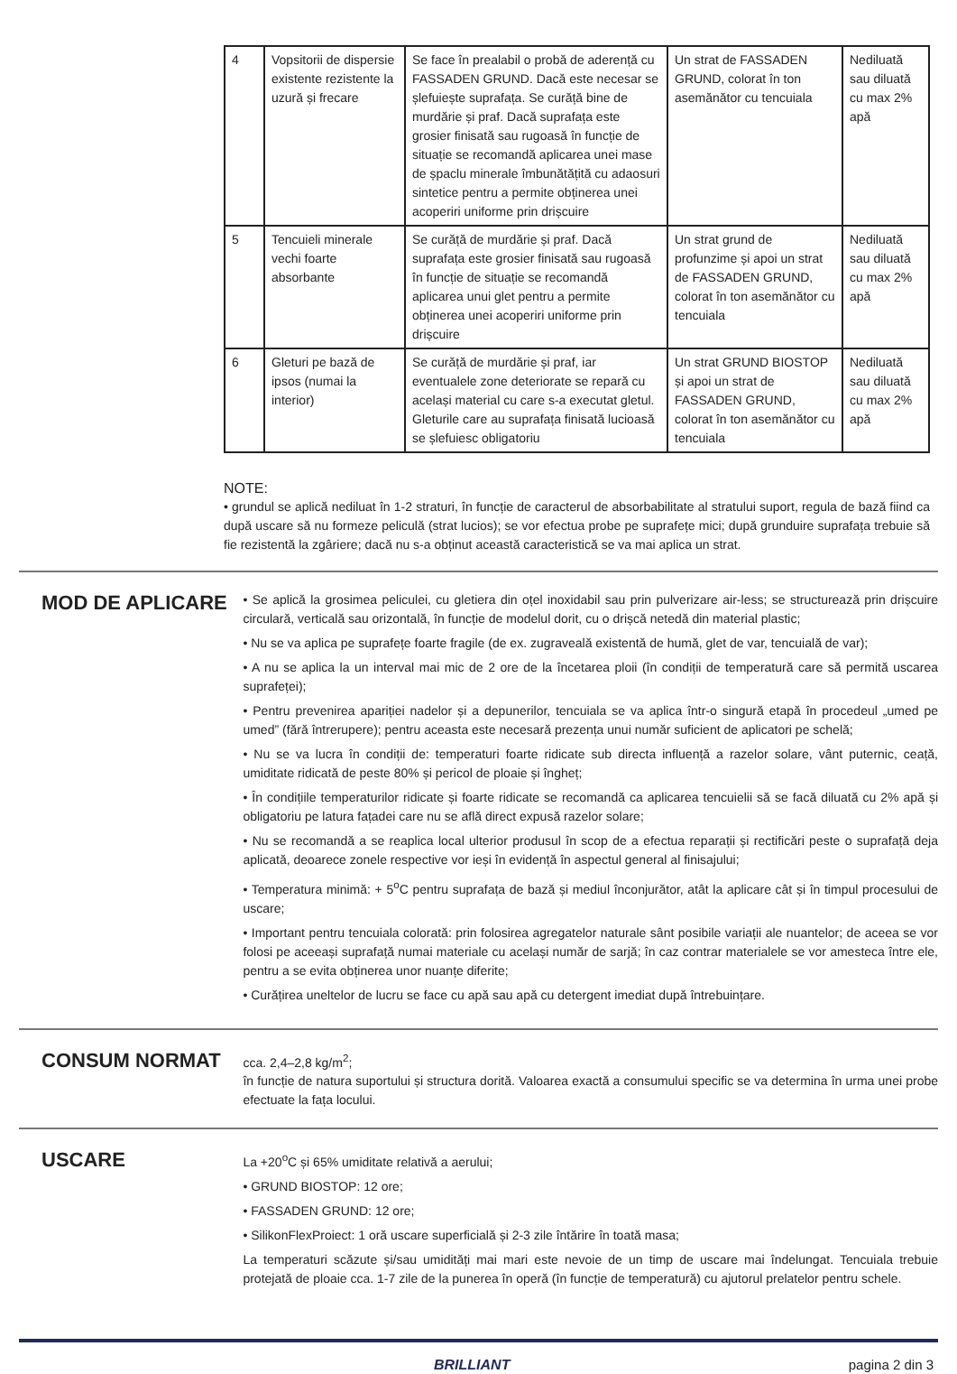| 4 | Vopsitorii de dispersie existente rezistente la uzură și frecare | Se face în prealabil o probă de aderență cu FASSADEN GRUND. Dacă este necesar se șlefuiește suprafața. Se curăță bine de murdărie și praf. Dacă suprafața este grosier finisată sau rugoasă în funcție de situație se recomandă aplicarea unei mase de șpaclu minerale îmbunătățită cu adaosuri sintetice pentru a permite obținerea unei acoperiri uniforme prin drișcuire | Un strat de FASSADEN GRUND, colorat în ton asemănător cu tencuiala | Nediluată sau diluată cu max 2% apă |
| 5 | Tencuieli minerale vechi foarte absorbante | Se curăță de murdărie și praf. Dacă suprafața este grosier finisată sau rugoasă în funcție de situație se recomandă aplicarea unui glet pentru a permite obținerea unei acoperiri uniforme prin drișcuire | Un strat grund de profunzime și apoi un strat de FASSADEN GRUND, colorat în ton asemănător cu tencuiala | Nediluată sau diluată cu max 2% apă |
| 6 | Gleturi pe bază de ipsos (numai la interior) | Se curăță de murdărie și praf, iar eventualele zone deteriorate se repară cu același material cu care s-a executat gletul. Gleturile care au suprafața finisată lucioasă se șlefuiesc obligatoriu | Un strat GRUND BIOSTOP și apoi un strat de FASSADEN GRUND, colorat în ton asemănător cu tencuiala | Nediluată sau diluată cu max 2% apă |
NOTE:
• grundul se aplică nediluat în 1-2 straturi, în funcție de caracterul de absorbabilitate al stratului suport, regula de bază fiind ca după uscare să nu formeze peliculă (strat lucios); se vor efectua probe pe suprafețe mici; după grunduire suprafața trebuie să fie rezistentă la zgâriere; dacă nu s-a obținut această caracteristică se va mai aplica un strat.
MOD DE APLICARE
• Se aplică la grosimea peliculei, cu gletiera din oțel inoxidabil sau prin pulverizare air-less; se structurează prin drișcuire circulară, verticală sau orizontală, în funcție de modelul dorit, cu o drișcă netedă din material plastic;
• Nu se va aplica pe suprafețe foarte fragile (de ex. zugraveală existentă de humă, glet de var, tencuială de var);
• A nu se aplica la un interval mai mic de 2 ore de la încetarea ploii (în condiții de temperatură care să permită uscarea suprafeței);
• Pentru prevenirea apariției nadelor și a depunerilor, tencuiala se va aplica într-o singură etapă în procedeul „umed pe umed” (fără întrerupere); pentru aceasta este necesară prezența unui număr suficient de aplicatori pe schelă;
• Nu se va lucra în condiții de: temperaturi foarte ridicate sub directa influență a razelor solare, vânt puternic, ceață, umiditate ridicată de peste 80% și pericol de ploaie și îngheț;
• În condițiile temperaturilor ridicate și foarte ridicate se recomandă ca aplicarea tencuielii să se facă diluată cu 2% apă și obligatoriu pe latura fațadei care nu se află direct expusă razelor solare;
• Nu se recomandă a se reaplica local ulterior produsul în scop de a efectua reparații și rectificări peste o suprafață deja aplicată, deoarece zonele respective vor ieși în evidență în aspectul general al finisajului;
• Temperatura minimă: + 5<sup>o</sup>C pentru suprafața de bază și mediul înconjurător, atât la aplicare cât și în timpul procesului de uscare;
• Important pentru tencuiala colorată: prin folosirea agregatelor naturale sânt posibile variații ale nuantelor; de aceea se vor folosi pe aceeași suprafață numai materiale cu același număr de sarjă; în caz contrar materialele se vor amesteca între ele, pentru a se evita obținerea unor nuanțe diferite;
• Curățirea uneltelor de lucru se face cu apă sau apă cu detergent imediat după întrebuințare.
CONSUM NORMAT
cca. 2,4–2,8 kg/m<sup>2</sup>;
în funcție de natura suportului și structura dorită. Valoarea exactă a consumului specific se va determina în urma unei probe efectuate la fața locului.
USCARE
La +20<sup>o</sup>C și 65% umiditate relativă a aerului;
• GRUND BIOSTOP: 12 ore;
• FASSADEN GRUND: 12 ore;
• SilikonFlexProiect: 1 oră uscare superficială și 2-3 zile întărire în toată masa;
La temperaturi scăzute și/sau umidități mai mari este nevoie de un timp de uscare mai îndelungat. Tencuiala trebuie protejată de ploaie cca. 1-7 zile de la punerea în operă (în funcție de temperatură) cu ajutorul prelatelor pentru schele.
BRILLIANT pagina 2 din 3